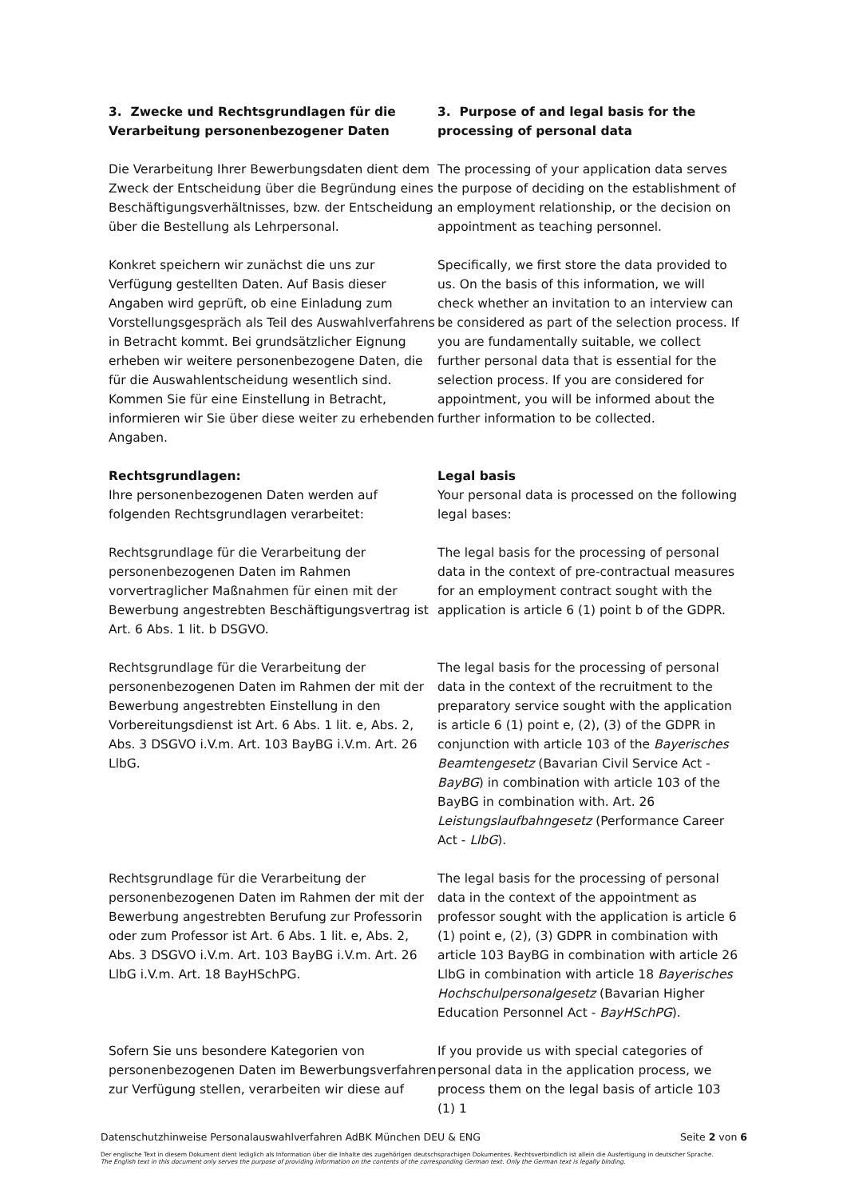| 3. Zwecke und Rechtsgrundlagen für die Verarbeitung personenbezogener Daten | 3. Purpose of and legal basis for the processing of personal data |
| Die Verarbeitung Ihrer Bewerbungsdaten dient dem Zweck der Entscheidung über die Begründung eines Beschäftigungsverhältnisses, bzw. der Entscheidung über die Bestellung als Lehrpersonal. | The processing of your application data serves the purpose of deciding on the establishment of an employment relationship, or the decision on appointment as teaching personnel. |
| Konkret speichern wir zunächst die uns zur Verfügung gestellten Daten. Auf Basis dieser Angaben wird geprüft, ob eine Einladung zum Vorstellungsgespräch als Teil des Auswahlverfahrens in Betracht kommt. Bei grundsätzlicher Eignung erheben wir weitere personenbezogene Daten, die für die Auswahlentscheidung wesentlich sind. Kommen Sie für eine Einstellung in Betracht, informieren wir Sie über diese weiter zu erhebenden Angaben. | Specifically, we first store the data provided to us. On the basis of this information, we will check whether an invitation to an interview can be considered as part of the selection process. If you are fundamentally suitable, we collect further personal data that is essential for the selection process. If you are considered for appointment, you will be informed about the further information to be collected. |
| Rechtsgrundlagen: Ihre personenbezogenen Daten werden auf folgenden Rechtsgrundlagen verarbeitet: | Legal basis Your personal data is processed on the following legal bases: |
| Rechtsgrundlage für die Verarbeitung der personenbezogenen Daten im Rahmen vorvertraglicher Maßnahmen für einen mit der Bewerbung angestrebten Beschäftigungsvertrag ist Art. 6 Abs. 1 lit. b DSGVO. | The legal basis for the processing of personal data in the context of pre-contractual measures for an employment contract sought with the application is article 6 (1) point b of the GDPR. |
| Rechtsgrundlage für die Verarbeitung der personenbezogenen Daten im Rahmen der mit der Bewerbung angestrebten Einstellung in den Vorbereitungsdienst ist Art. 6 Abs. 1 lit. e, Abs. 2, Abs. 3 DSGVO i.V.m. Art. 103 BayBG i.V.m. Art. 26 LlbG. | The legal basis for the processing of personal data in the context of the recruitment to the preparatory service sought with the application is article 6 (1) point e, (2), (3) of the GDPR in conjunction with article 103 of the Bayerisches Beamtengesetz (Bavarian Civil Service Act - BayBG ) in combination with article 103 of the BayBG in combination with. Art. 26 Leistungslaufbahngesetz (Performance Career Act - LlbG ). |
| Rechtsgrundlage für die Verarbeitung der personenbezogenen Daten im Rahmen der mit der Bewerbung angestrebten Berufung zur Professorin oder zum Professor ist Art. 6 Abs. 1 lit. e, Abs. 2, Abs. 3 DSGVO i.V.m. Art. 103 BayBG i.V.m. Art. 26 LlbG i.V.m. Art. 18 BayHSchPG. | The legal basis for the processing of personal data in the context of the appointment as professor sought with the application is article 6 (1) point e, (2), (3) GDPR in combination with article 103 BayBG in combination with article 26 LlbG in combination with article 18 Bayerisches Hochschulpersonalgesetz (Bavarian Higher Education Personnel Act - BayHSchPG ). |
| Sofern Sie uns besondere Kategorien von personenbezogenen Daten im Bewerbungsverfahren zur Verfügung stellen, verarbeiten wir diese auf | If you provide us with special categories of personal data in the application process, we process them on the legal basis of article 103 (1) 1 |
Datenschutzhinweise Personalauswahlverfahren AdBK München DEU & ENG Seite 2 von 6
Der englische Text in diesem Dokument dient lediglich als Information über die Inhalte des zugehörigen deutschsprachigen Dokumentes. Rechtsverbindlich ist allein die Ausfertigung in deutscher Sprache.
The English text in this document only serves the purpose of providing information on the contents of the corresponding German text. Only the German text is legally binding.